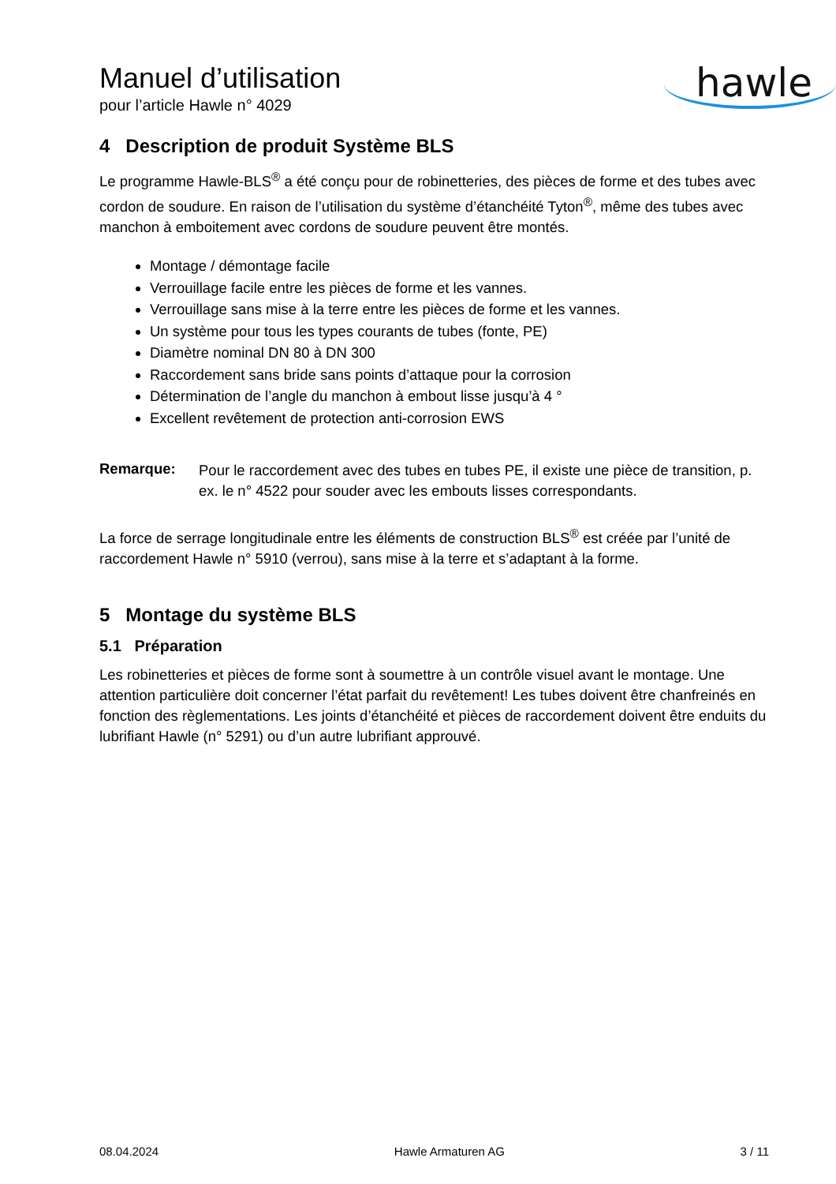Manuel d’utilisation
pour l’article Hawle n° 4029
hawle
4 Description de produit Système BLS
Le programme Hawle-BLS<sup>®</sup> a été conçu pour de robinetteries, des pièces de forme et des tubes avec cordon de soudure. En raison de l’utilisation du système d’étanchéité Tyton<sup>®</sup>, même des tubes avec manchon à emboitement avec cordons de soudure peuvent être montés.
Montage / démontage facile
Verrouillage facile entre les pièces de forme et les vannes.
Verrouillage sans mise à la terre entre les pièces de forme et les vannes.
Un système pour tous les types courants de tubes (fonte, PE)
Diamètre nominal DN 80 à DN 300
Raccordement sans bride sans points d’attaque pour la corrosion
Détermination de l’angle du manchon à embout lisse jusqu’à 4 °
Excellent revêtement de protection anti-corrosion EWS
Remarque:
Pour le raccordement avec des tubes en tubes PE, il existe une pièce de transition, p. ex. le n° 4522 pour souder avec les embouts lisses correspondants.
La force de serrage longitudinale entre les éléments de construction BLS<sup>®</sup> est créée par l’unité de raccordement Hawle n° 5910 (verrou), sans mise à la terre et s’adaptant à la forme.
5 Montage du système BLS
5.1 Préparation
Les robinetteries et pièces de forme sont à soumettre à un contrôle visuel avant le montage. Une attention particulière doit concerner l’état parfait du revêtement! Les tubes doivent être chanfreinés en fonction des règlementations. Les joints d’étanchéité et pièces de raccordement doivent être enduits du lubrifiant Hawle (n° 5291) ou d’un autre lubrifiant approuvé.
08.04.2024 Hawle Armaturen AG 3 / 11